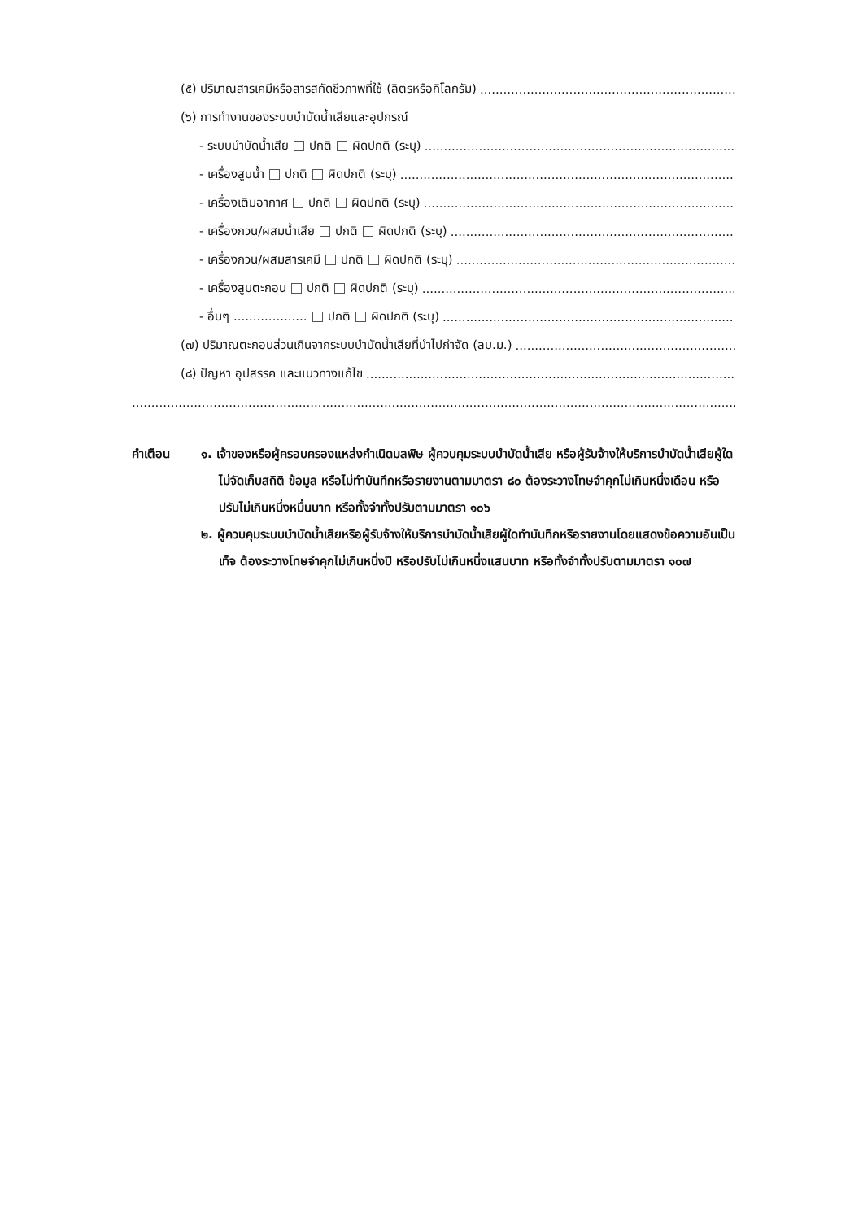(๕) ปริมาณสารเคมีหรือสารสกัดชีวภาพที่ใช้ (ลิตรหรือกิโลกรัม)........................................................................
(๖) การทำงานของระบบบำบัดน้ำเสียและอุปกรณ์
- ระบบบำบัดน้ำเสีย ปกติ ผิดปกติ (ระบุ)........................................................................................
- เครื่องสูบน้ำ ปกติ ผิดปกติ (ระบุ)........................................................................................
- เครื่องเติมอากาศ ปกติ ผิดปกติ (ระบุ)........................................................................................
- เครื่องกวน/ผสมน้ำเสีย ปกติ ผิดปกติ (ระบุ)........................................................................................
- เครื่องกวน/ผสมสารเคมี ปกติ ผิดปกติ (ระบุ)........................................................................................
- เครื่องสูบตะกอน ปกติ ผิดปกติ (ระบุ)........................................................................................
- อื่นๆ ................... ปกติ ผิดปกติ (ระบุ)........................................................................................
(๗) ปริมาณตะกอนส่วนเกินจากระบบบำบัดน้ำเสียที่นำไปกำจัด (ลบ.ม.)........................................................................
(๘) ปัญหา อุปสรรค และแนวทางแก้ไข............................................................................................................
..................................................................................................................................................................................................................
คำเตือน ๑. เจ้าของหรือผู้ครอบครองแหล่งกำเนิดมลพิษ ผู้ควบคุมระบบบำบัดน้ำเสีย หรือผู้รับจ้างให้บริการบำบัดน้ำเสียผู้ใดไม่จัดเก็บสถิติ ข้อมูล หรือไม่ทำบันทึกหรือรายงานตามมาตรา ๘๐ ต้องระวางโทษจำคุกไม่เกินหนึ่งเดือน หรือปรับไม่เกินหนึ่งหมื่นบาท หรือทั้งจำทั้งปรับตามมาตรา ๑๐๖
๒. ผู้ควบคุมระบบบำบัดน้ำเสียหรือผู้รับจ้างให้บริการบำบัดน้ำเสียผู้ใดทำบันทึกหรือรายงานโดยแสดงข้อความอันเป็นเท็จ ต้องระวางโทษจำคุกไม่เกินหนึ่งปี หรือปรับไม่เกินหนึ่งแสนบาท หรือทั้งจำทั้งปรับตามมาตรา ๑๐๗